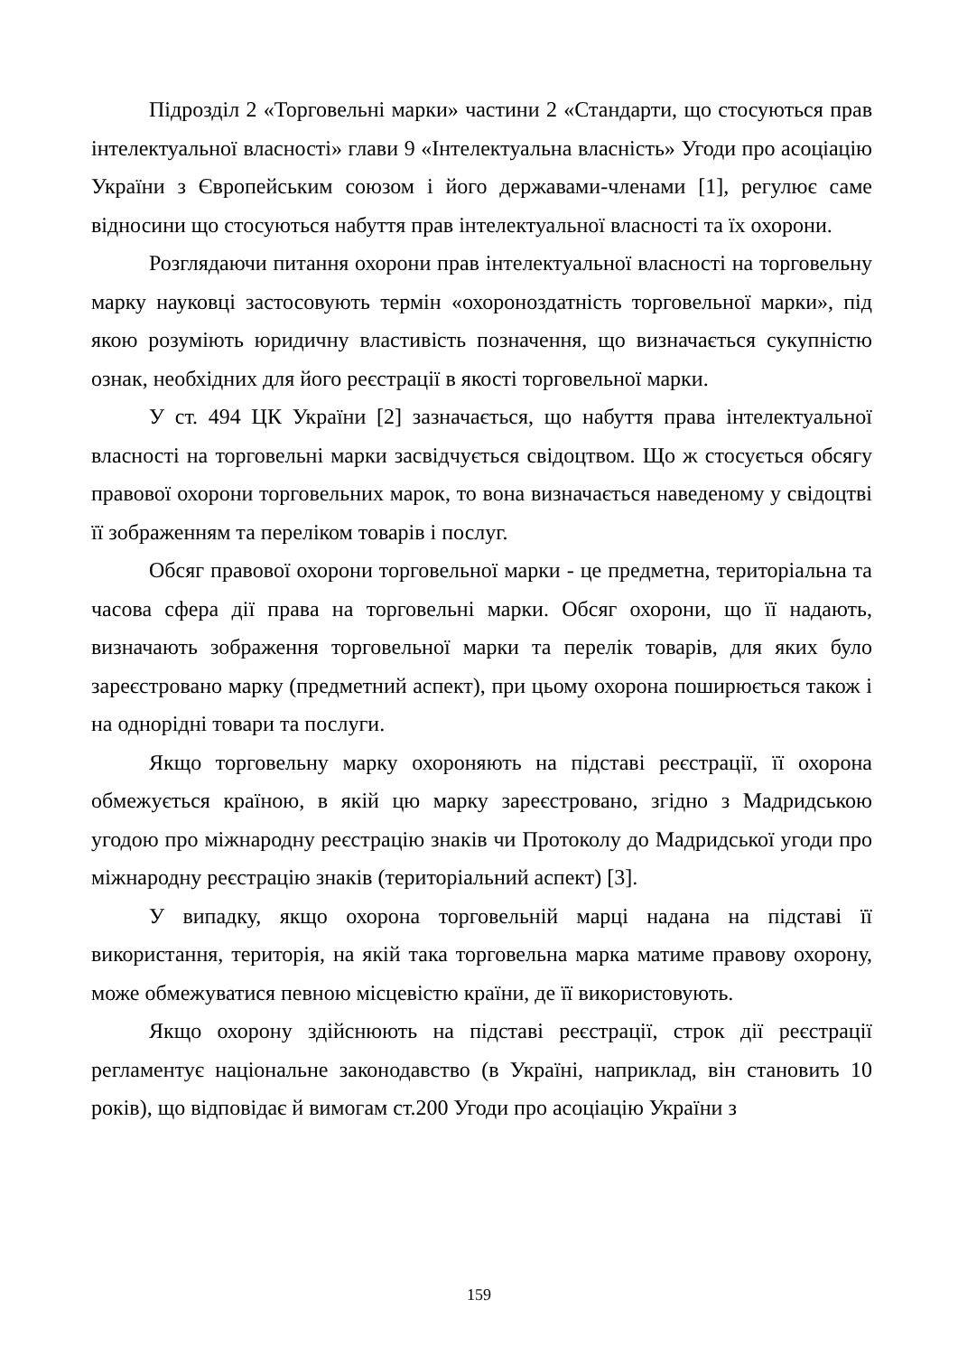Підрозділ 2 «Торговельні марки» частини 2 «Стандарти, що стосуються прав інтелектуальної власності» глави 9 «Інтелектуальна власність» Угоди про асоціацію України з Європейським союзом і його державами-членами [1], регулює саме відносини що стосуються набуття прав інтелектуальної власності та їх охорони.
Розглядаючи питання охорони прав інтелектуальної власності на торговельну марку науковці застосовують термін «охороноздатність торговельної марки», під якою розуміють юридичну властивість позначення, що визначається сукупністю ознак, необхідних для його реєстрації в якості торговельної марки.
У ст. 494 ЦК України [2] зазначається, що набуття права інтелектуальної власності на торговельні марки засвідчується свідоцтвом. Що ж стосується обсягу правової охорони торговельних марок, то вона визначається наведеному у свідоцтві її зображенням та переліком товарів і послуг.
Обсяг правової охорони торговельної марки - це предметна, територіальна та часова сфера дії права на торговельні марки. Обсяг охорони, що її надають, визначають зображення торговельної марки та перелік товарів, для яких було зареєстровано марку (предметний аспект), при цьому охорона поширюється також і на однорідні товари та послуги.
Якщо торговельну марку охороняють на підставі реєстрації, її охорона обмежується країною, в якій цю марку зареєстровано, згідно з Мадридською угодою про міжнародну реєстрацію знаків чи Протоколу до Мадридської угоди про міжнародну реєстрацію знаків (територіальний аспект) [3].
У випадку, якщо охорона торговельній марці надана на підставі її використання, територія, на якій така торговельна марка матиме правову охорону, може обмежуватися певною місцевістю країни, де її використовують.
Якщо охорону здійснюють на підставі реєстрації, строк дії реєстрації регламентує національне законодавство (в Україні, наприклад, він становить 10 років), що відповідає й вимогам ст.200 Угоди про асоціацію України з
159